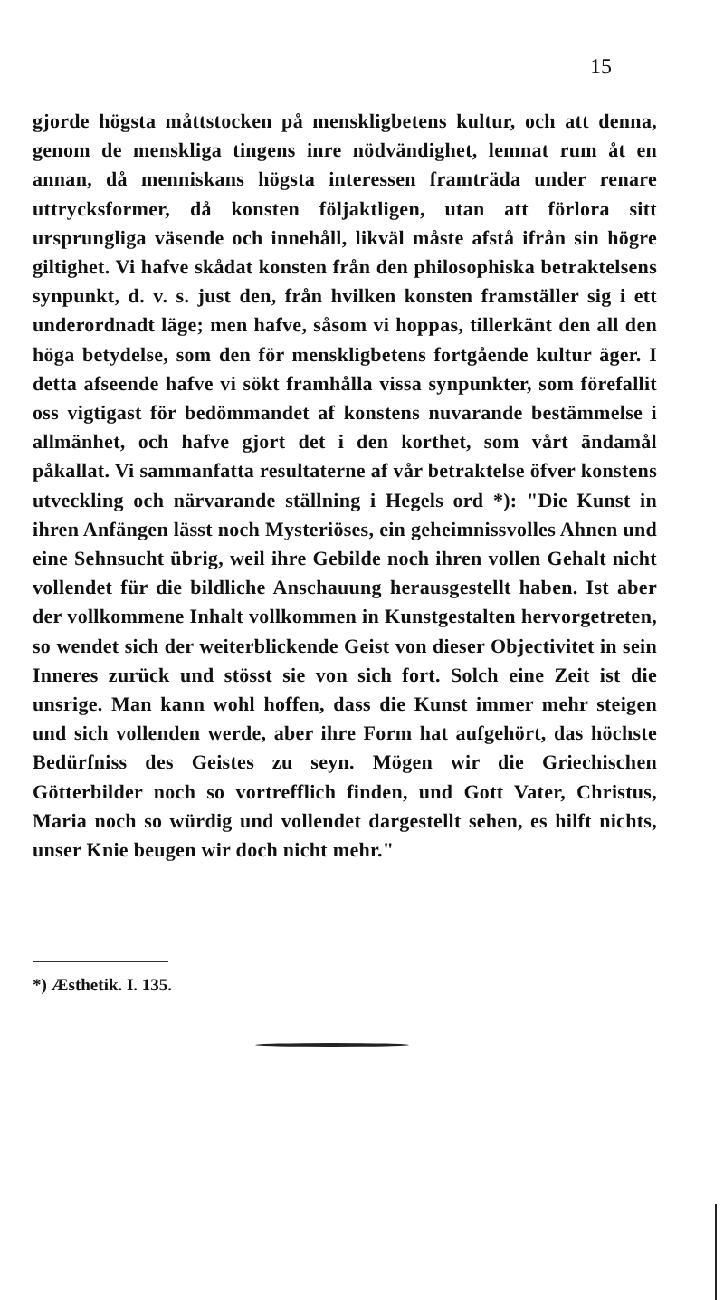15
gjorde högsta måttstocken på menskligbetens kultur, och att denna, genom de menskliga tingens inre nödvändighet, lemnat rum åt en annan, då menniskans högsta interessen framträda under renare uttrycksformer, då konsten följaktligen, utan att förlora sitt ursprungliga väsende och innehåll, likväl måste afstå ifrån sin högre giltighet. Vi hafve skådat konsten från den philosophiska betraktelsens synpunkt, d. v. s. just den, från hvilken konsten framställer sig i ett underordnadt läge; men hafve, såsom vi hoppas, tillerkänt den all den höga betydelse, som den för menskligbetens fortgående kultur äger. I detta afseende hafve vi sökt framhålla vissa synpunkter, som förefallit oss vigtigast för bedömmandet af konstens nuvarande bestämmelse i allmänhet, och hafve gjort det i den korthet, som vårt ändamål påkallat. Vi sammanfatta resultaterne af vår betraktelse öfver konstens utveckling och närvarande ställning i Hegels ord *): "Die Kunst in ihren Anfängen lässt noch Mysteriöses, ein geheimnissvolles Ahnen und eine Sehnsucht übrig, weil ihre Gebilde noch ihren vollen Gehalt nicht vollendet für die bildliche Anschauung herausgestellt haben. Ist aber der vollkommene Inhalt vollkommen in Kunstgestalten hervorgetreten, so wendet sich der weiterblickende Geist von dieser Objectivitet in sein Inneres zurück und stösst sie von sich fort. Solch eine Zeit ist die unsrige. Man kann wohl hoffen, dass die Kunst immer mehr steigen und sich vollenden werde, aber ihre Form hat aufgehört, das höchste Bedürfniss des Geistes zu seyn. Mögen wir die Griechischen Götterbilder noch so vortrefflich finden, und Gott Vater, Christus, Maria noch so würdig und vollendet dargestellt sehen, es hilft nichts, unser Knie beugen wir doch nicht mehr."
*) Æsthetik. I. 135.